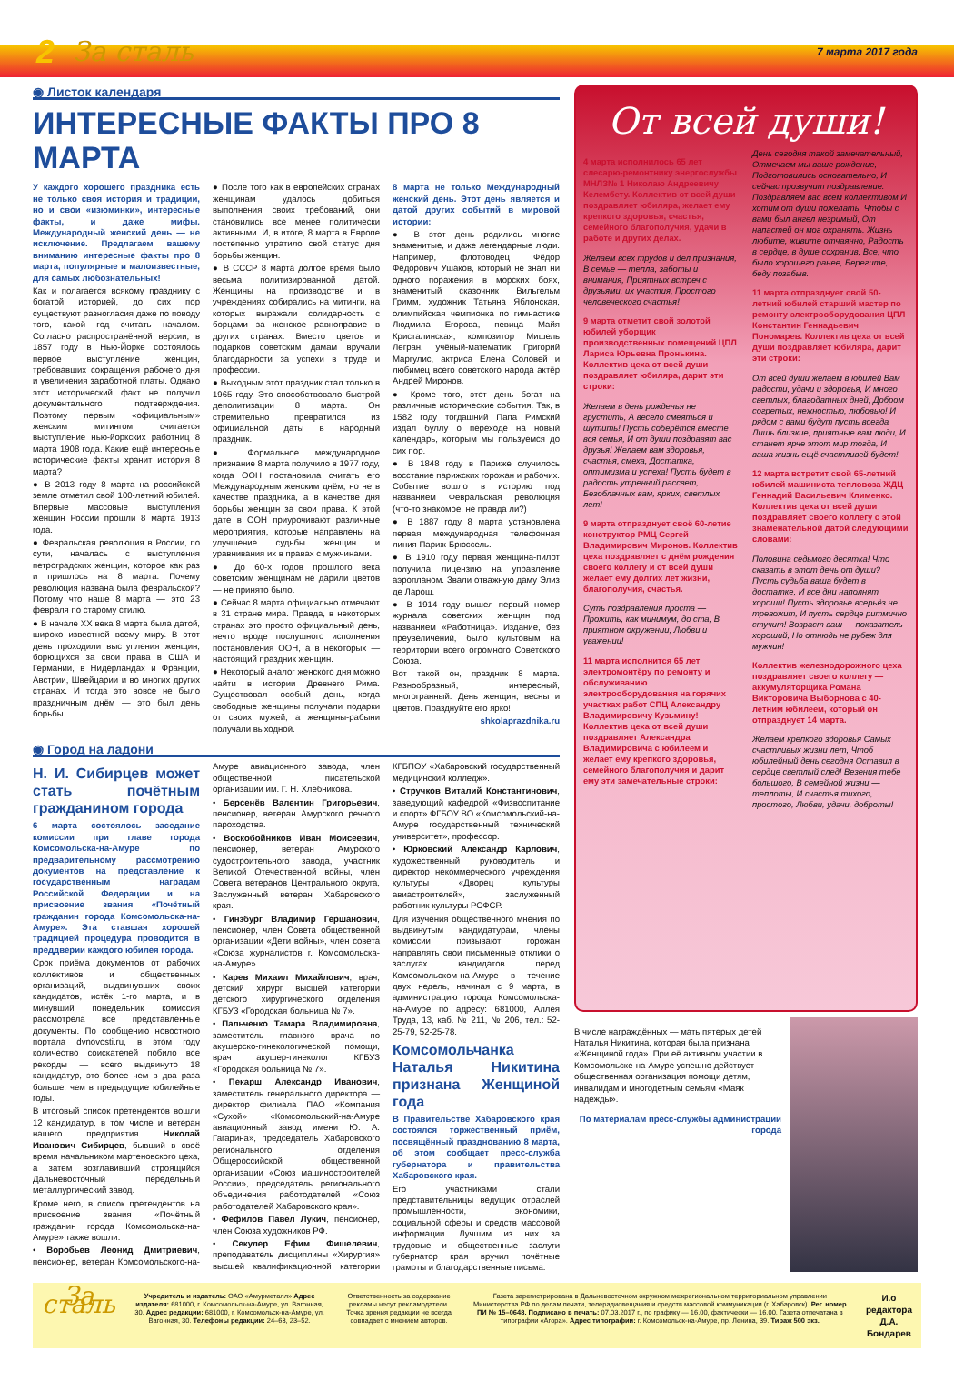2 За сталь 7 марта 2017 года
◉ Листок календаря
ИНТЕРЕСНЫЕ ФАКТЫ ПРО 8 МАРТА
У каждого хорошего праздника есть не только своя история и традиции, но и свои «изюминки», интересные факты, и даже мифы. Международный женский день — не исключение. Предлагаем вашему вниманию интересные факты про 8 марта, популярные и малоизвестные, для самых любознательных!
Как и полагается всякому празднику с богатой историей, до сих пор существуют разногласия даже по поводу того, какой год считать началом. Согласно распространённой версии, в 1857 году в Нью-Йорке состоялось первое выступление женщин, требовавших сокращения рабочего дня и увеличения заработной платы. Однако этот исторический факт не получил документального подтверждения. Поэтому первым «официальным» женским митингом считается выступление нью-йоркских работниц 8 марта 1908 года. Какие ещё интересные исторические факты хранит история 8 марта?
● В 2013 году 8 марта на российской земле отметил свой 100-летний юбилей. Впервые массовые выступления женщин России прошли 8 марта 1913 года.
● Февральская революция в России, по сути, началась с выступления петроградских женщин, которое как раз и пришлось на 8 марта. Почему революция названа была февральской? Потому что наше 8 марта — это 23 февраля по старому стилю.
● В начале XX века 8 марта была датой, широко известной всему миру. В этот день проходили выступления женщин, борющихся за свои права в США и Германии, в Нидерландах и Франции, Австрии, Швейцарии и во многих других странах. И тогда это вовсе не было праздничным днём — это был день борьбы.
● После того как в европейских странах женщинам удалось добиться выполнения своих требований, они становились все менее политически активными. И, в итоге, 8 марта в Европе постепенно утратило свой статус дня борьбы женщин.
● В СССР 8 марта долгое время было весьма политизированной датой. Женщины на производстве и в учреждениях собирались на митинги, на которых выражали солидарность с борцами за женское равноправие в других странах. Вместо цветов и подарков советским дамам вручали благодарности за успехи в труде и профессии.
● Выходным этот праздник стал только в 1965 году. Это способствовало быстрой деполитизации 8 марта. Он стремительно превратился из официальной даты в народный праздник.
● Формальное международное признание 8 марта получило в 1977 году, когда ООН постановила считать его Международным женским днём, но не в качестве праздника, а в качестве дня борьбы женщин за свои права. К этой дате в ООН приурочивают различные мероприятия, которые направлены на улучшение судьбы женщин и уравнивания их в правах с мужчинами.
● До 60-х годов прошлого века советским женщинам не дарили цветов — не принято было.
● Сейчас 8 марта официально отмечают в 31 стране мира. Правда, в некоторых странах это просто официальный день, нечто вроде послушного исполнения постановления ООН, а в некоторых — настоящий праздник женщин.
● Некоторый аналог женского дня можно найти в истории Древнего Рима. Существовал особый день, когда свободные женщины получали подарки от своих мужей, а женщины-рабыни получали выходной.
8 марта не только Международный женский день. Этот день является и датой других событий в мировой истории:
● В этот день родились многие знаменитые, и даже легендарные люди. Например, флотоводец Фёдор Фёдорович Ушаков, который не знал ни одного поражения в морских боях, знаменитый сказочник Вильгельм Гримм, художник Татьяна Яблонская, олимпийская чемпионка по гимнастике Людмила Егорова, певица Майя Кристалинская, композитор Мишель Легран, учёный-математик Григорий Маргулис, актриса Елена Соловей и любимец всего советского народа актёр Андрей Миронов.
● Кроме того, этот день богат на различные исторические события. Так, в 1582 году тогдашний Папа Римский издал буллу о переходе на новый календарь, которым мы пользуемся до сих пор.
● В 1848 году в Париже случилось восстание парижских горожан и рабочих. Событие вошло в историю под названием Февральская революция (что-то знакомое, не правда ли?)
● В 1887 году 8 марта установлена первая международная телефонная линия Париж-Брюссель.
● В 1910 году первая женщина-пилот получила лицензию на управление аэропланом. Звали отважную даму Элиз де Ларош.
● В 1914 году вышел первый номер журнала советских женщин под названием «Работница». Издание, без преувеличений, было культовым на территории всего огромного Советского Союза.
Вот такой он, праздник 8 марта. Разнообразный, интересный, многогранный. День женщин, весны и цветов. Празднуйте его ярко!
shkolaprazdnika.ru
◉ Город на ладони
Н. И. Сибирцев может стать почётным гражданином города
6 марта состоялось заседание комиссии при главе города Комсомольска-на-Амуре по предварительному рассмотрению документов на представление к государственным наградам Российской Федерации и на присвоение звания «Почётный гражданин города Комсомольска-на-Амуре». Эта ставшая хорошей традицией процедура проводится в преддверии каждого юбилея города.
Срок приёма документов от рабочих коллективов и общественных организаций, выдвинувших своих кандидатов, истёк 1-го марта, и в минувший понедельник комиссия рассмотрела все представленные документы. По сообщению новостного портала dvnovosti.ru, в этом году количество соискателей побило все рекорды — всего выдвинуто 18 кандидатур, это более чем в два раза больше, чем в предыдущие юбилейные годы.
В итоговый список претендентов вошли 12 кандидатур, в том числе и ветеран нашего предприятия Николай Иванович Сибирцев, бывший в своё время начальником мартеновского цеха, а затем возглавивший строящийся Дальневосточный передельный металлургический завод.
Кроме него, в список претендентов на присвоение звания «Почётный гражданин города Комсомольска-на-Амуре» также вошли:
• Воробьев Леонид Дмитриевич, пенсионер, ветеран Комсомольского-на-Амуре авиационного завода, член общественной писательской организации им. Г. Н. Хлебникова.
• Берсенёв Валентин Григорьевич, пенсионер, ветеран Амурского речного пароходства.
• Воскобойников Иван Моисеевич, пенсионер, ветеран Амурского судостроительного завода, участник Великой Отечественной войны, член Совета ветеранов Центрального округа, Заслуженный ветеран Хабаровского края.
• Гинзбург Владимир Гершанович, пенсионер, член Совета общественной организации «Дети войны», член совета «Союза журналистов г. Комсомольска-на-Амуре».
• Карев Михаил Михайлович, врач, детский хирург высшей категории детского хирургического отделения КГБУЗ «Городская больница № 7».
• Пальченко Тамара Владимировна, заместитель главного врача по акушерско-гинекологической помощи, врач акушер-гинеколог КГБУЗ «Городская больница № 7».
• Пекарш Александр Иванович, заместитель генерального директора — директор филиала ПАО «Компания «Сухой» «Комсомольский-на-Амуре авиационный завод имени Ю. А. Гагарина», председатель Хабаровского регионального отделения Общероссийской общественной организации «Союз машиностроителей России», председатель регионального объединения работодателей «Союз работодателей Хабаровского края».
• Фефилов Павел Лукич, пенсионер, член Союза художников РФ.
• Секулер Ефим Фишелевич, преподаватель дисциплины «Хирургия» высшей квалификационной категории КГБПОУ «Хабаровский государственный медицинский колледж».
• Стручков Виталий Константинович, заведующий кафедрой «Физвоспитание и спорт» ФГБОУ ВО «Комсомольский-на-Амуре государственный технический университет», профессор.
• Юрковский Александр Карлович, художественный руководитель и директор некоммерческого учреждения культуры «Дворец культуры авиастроителей», заслуженный работник культуры РСФСР.
Для изучения общественного мнения по выдвинутым кандидатурам, члены комиссии призывают горожан направлять свои письменные отклики о заслугах кандидатов перед Комсомольском-на-Амуре в течение двух недель, начиная с 9 марта, в администрацию города Комсомольска-на-Амуре по адресу: 681000, Аллея Труда, 13, каб. № 211, № 206, тел.: 52-25-79, 52-25-78.
Комсомольчанка Наталья Никитина признана Женщиной года
В Правительстве Хабаровского края состоялся торжественный приём, посвящённый празднованию 8 марта, об этом сообщает пресс-служба губернатора и правительства Хабаровского края.
Его участниками стали представительницы ведущих отраслей промышленности, экономики, социальной сферы и средств массовой информации. Лучшим из них за трудовые и общественные заслуги губернатор края вручил почётные грамоты и благодарственные письма.
От всей души!
4 марта исполнилось 65 лет слесарю-ремонтнику энергослужбы МНЛЗ№ 1 Николаю Андреевичу Келембету. Коллектив от всей души поздравляет юбиляра, желает ему крепкого здоровья, счастья, семейного благополучия, удачи в работе и других делах.
Желаем всех трудов и дел признания, В семье — тепла, заботы и внимания, Приятных встреч с друзьями, их участия, Простого человеческого счастья!
9 марта отметит свой золотой юбилей уборщик производственных помещений ЦПЛ Лариса Юрьевна Пронькина. Коллектив цеха от всей души поздравляет юбиляра, дарит эти строки:
Желаем в день рожденья не грустить, А весело смеяться и шутить! Пусть соберётся вместе вся семья, И от души поздравят вас друзья! Желаем вам здоровья, счастья, смеха, Достатка, оптимизма и успеха! Пусть будет в радость утренний рассвет, Безоблачных вам, ярких, светлых лет!
9 марта отпразднует своё 60-летие конструктор РМЦ Сергей Владимирович Миронов. Коллектив цеха поздравляет с днём рождения своего коллегу и от всей души желает ему долгих лет жизни, благополучия, счастья.
Суть поздравления проста — Прожить, как минимум, до ста, В приятном окружении, Любви и уважении!
11 марта исполнится 65 лет электромонтёру по ремонту и обслуживанию электрооборудования на горячих участках работ СПЦ Александру Владимировичу Кузьмину! Коллектив цеха от всей души поздравляет Александра Владимировича с юбилеем и желает ему крепкого здоровья, семейного благополучия и дарит ему эти замечательные строки:
День сегодня такой замечательный, Отмечаем мы ваше рождение, Подготовились основательно, И сейчас прозвучит поздравление. Поздравляем вас всем коллективом И хотим от души пожелать, Чтобы с вами был ангел незримый, От напастей он мог охранять. Жизнь любите, живите отчаянно, Радость в сердце, в душе сохранив, Все, что было хорошего ранее, Берегите, беду позабыв.
11 марта отпразднует свой 50-летний юбилей старший мастер по ремонту электрооборудования ЦПЛ Константин Геннадьевич Пономарев. Коллектив цеха от всей души поздравляет юбиляра, дарит эти строки:
От всей души желаем в юбилей Вам радости, удачи и здоровья, И много светлых, благодатных дней, Добром согретых, нежностью, любовью! И рядом с вами будут пусть всегда Лишь близкие, приятные вам люди, И станет ярче этот мир тогда, И ваша жизнь ещё счастливей будет!
12 марта встретит свой 65-летний юбилей машиниста тепловоза ЖДЦ Геннадий Васильевич Клименко. Коллектив цеха от всей души поздравляет своего коллегу с этой знаменательной датой следующими словами:
Половина седьмого десятка! Что сказать в этот день от души? Пусть судьба ваша будет в достатке, И все дни наполнят хороши! Пусть здоровье всерьёз не тревожит, И пусть сердце ритмично стучит! Возраст ваш — показатель хороший, Но отнюдь не рубеж для мужчин!
Коллектив железнодорожного цеха поздравляет своего коллегу — аккумуляторщика Романа Викторовича Выборнова с 40-летним юбилеем, который он отпразднует 14 марта.
Желаем крепкого здоровья Самых счастливых жизни лет, Чтоб юбилейный день сегодня Оставил в сердце светлый след! Везения тебе большого, В семейной жизни — теплоты, И счастья тихого, простого, Любви, удачи, доброты!
В числе награждённых — мать пятерых детей Наталья Никитина, которая была признана «Женщиной года». При её активном участии в Комсомольске-на-Амуре успешно действует общественная организация помощи детям, инвалидам и многодетным семьям «Маяк надежды».
По материалам пресс-службы администрации города
За сталь
Учредитель и издатель: ОАО «Амурметалл» Адрес издателя: 681000, г. Комсомольск-на-Амуре, ул. Вагонная, 30. Адрес редакции: 681000, г. Комсомольск-на-Амуре, ул. Вагонная, 30. Телефоны редакции: 24–63, 23–52.
Ответственность за содержание рекламы несут рекламодатели. Точка зрения редакции не всегда совпадает с мнением авторов.
Газета зарегистрирована в Дальневосточном окружном межрегиональном территориальном управлении Министерства РФ по делам печати, телерадиовещания и средств массовой коммуникации (г. Хабаровск). Рег. номер ПИ № 15–0648. Подписано в печать: 07.03.2017 г., по графику — 16.00, фактически — 16.00. Газета отпечатана в типографии «Агора». Адрес типографии: г. Комсомольск-на-Амуре, пр. Ленина, 39. Тираж 500 экз.
И.о редактора Д.А. Бондарев